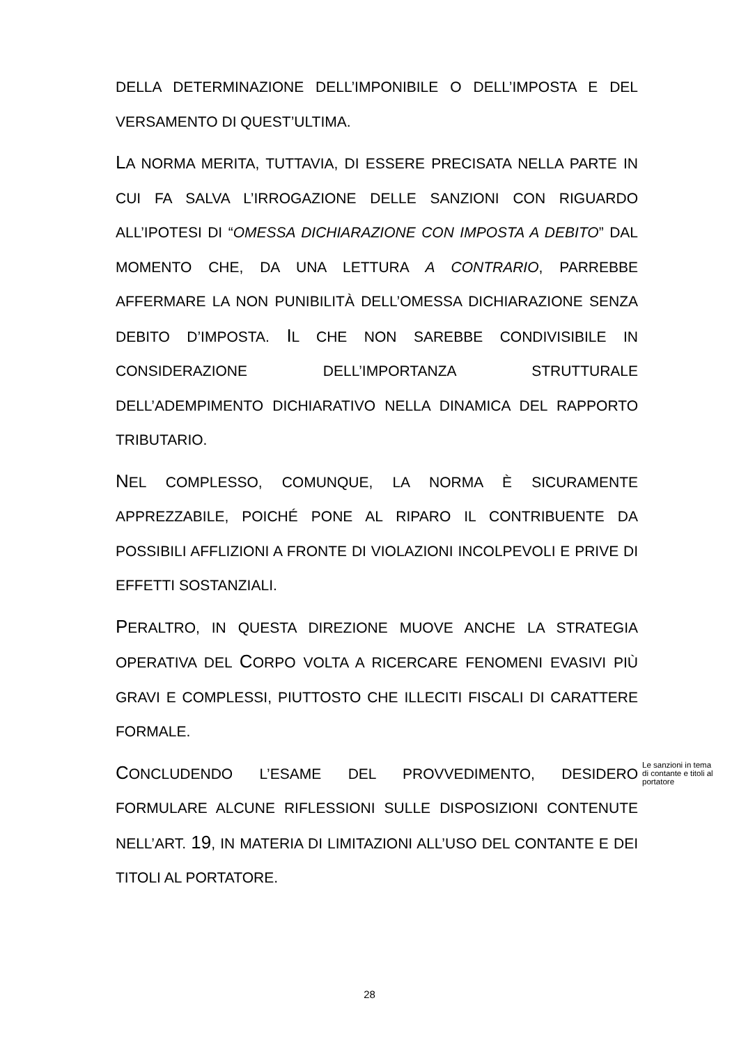DELLA DETERMINAZIONE DELL’IMPONIBILE O DELL’IMPOSTA E DEL VERSAMENTO DI QUEST’ULTIMA.
LA NORMA MERITA, TUTTAVIA, DI ESSERE PRECISATA NELLA PARTE IN CUI FA SALVA L’IRROGAZIONE DELLE SANZIONI CON RIGUARDO ALL’IPOTESI DI “OMESSA DICHIARAZIONE CON IMPOSTA A DEBITO” DAL MOMENTO CHE, DA UNA LETTURA A CONTRARIO, PARREBBE AFFERMARE LA NON PUNIBILITÀ DELL’OMESSA DICHIARAZIONE SENZA DEBITO D’IMPOSTA. IL CHE NON SAREBBE CONDIVISIBILE IN CONSIDERAZIONE DELL’IMPORTANZA STRUTTURALE DELL’ADEMPIMENTO DICHIARATIVO NELLA DINAMICA DEL RAPPORTO TRIBUTARIO.
NEL COMPLESSO, COMUNQUE, LA NORMA È SICURAMENTE APPREZZABILE, POICHÉ PONE AL RIPARO IL CONTRIBUENTE DA POSSIBILI AFFLIZIONI A FRONTE DI VIOLAZIONI INCOLPEVOLI E PRIVE DI EFFETTI SOSTANZIALI.
PERALTRO, IN QUESTA DIREZIONE MUOVE ANCHE LA STRATEGIA OPERATIVA DEL CORPO VOLTA A RICERCARE FENOMENI EVASIVI PIÙ GRAVI E COMPLESSI, PIUTTOSTO CHE ILLECITI FISCALI DI CARATTERE FORMALE.
CONCLUDENDO L’ESAME DEL PROVVEDIMENTO, DESIDERO FORMULARE ALCUNE RIFLESSIONI SULLE DISPOSIZIONI CONTENUTE NELL’ART. 19, IN MATERIA DI LIMITAZIONI ALL’USO DEL CONTANTE E DEI TITOLI AL PORTATORE.
Le sanzioni in tema di contante e titoli al portatore
28